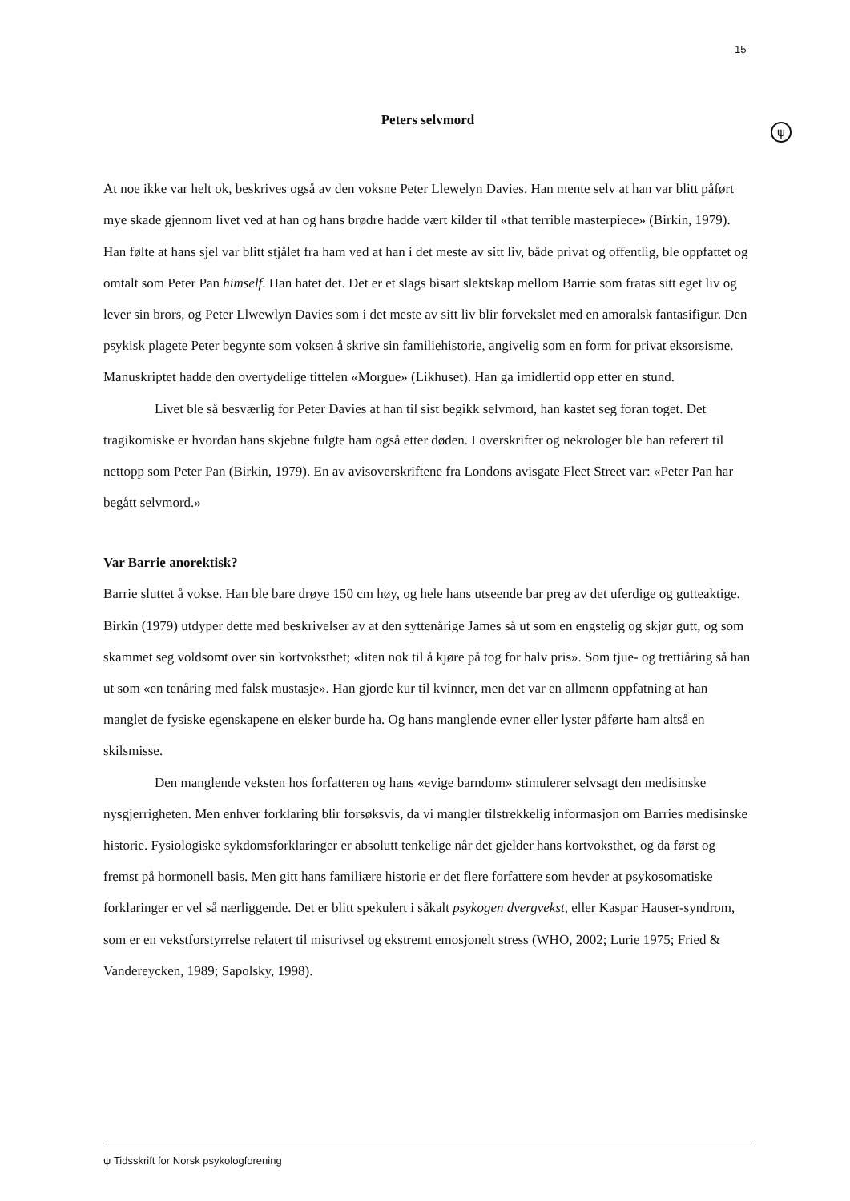15
ψ
Peters selvmord
At noe ikke var helt ok, beskrives også av den voksne Peter Llewelyn Davies. Han mente selv at han var blitt påført mye skade gjennom livet ved at han og hans brødre hadde vært kilder til «that terrible masterpiece» (Birkin, 1979). Han følte at hans sjel var blitt stjålet fra ham ved at han i det meste av sitt liv, både privat og offentlig, ble oppfattet og omtalt som Peter Pan himself. Han hatet det. Det er et slags bisart slektskap mellom Barrie som fratas sitt eget liv og lever sin brors, og Peter Llwewlyn Davies som i det meste av sitt liv blir forvekslet med en amoralsk fantasifigur. Den psykisk plagete Peter begynte som voksen å skrive sin familiehistorie, angivelig som en form for privat eksorsisme. Manuskriptet hadde den overtydelige tittelen «Morgue» (Likhuset). Han ga imidlertid opp etter en stund.
Livet ble så besværlig for Peter Davies at han til sist begikk selvmord, han kastet seg foran toget. Det tragikomiske er hvordan hans skjebne fulgte ham også etter døden. I overskrifter og nekrologer ble han referert til nettopp som Peter Pan (Birkin, 1979). En av avisoverskriftene fra Londons avisgate Fleet Street var: «Peter Pan har begått selvmord.»
Var Barrie anorektisk?
Barrie sluttet å vokse. Han ble bare drøye 150 cm høy, og hele hans utseende bar preg av det uferdige og gutteaktige. Birkin (1979) utdyper dette med beskrivelser av at den syttenårige James så ut som en engstelig og skjør gutt, og som skammet seg voldsomt over sin kortvoksthet; «liten nok til å kjøre på tog for halv pris». Som tjue- og trettiåring så han ut som «en tenåring med falsk mustasje». Han gjorde kur til kvinner, men det var en allmenn oppfatning at han manglet de fysiske egenskapene en elsker burde ha. Og hans manglende evner eller lyster påførte ham altså en skilsmisse.
Den manglende veksten hos forfatteren og hans «evige barndom» stimulerer selvsagt den medisinske nysgjerrigheten. Men enhver forklaring blir forsøksvis, da vi mangler tilstrekkelig informasjon om Barries medisinske historie. Fysiologiske sykdomsforklaringer er absolutt tenkelige når det gjelder hans kortvoksthet, og da først og fremst på hormonell basis. Men gitt hans familiære historie er det flere forfattere som hevder at psykosomatiske forklaringer er vel så nærliggende. Det er blitt spekulert i såkalt psykogen dvergvekst, eller Kaspar Hauser-syndrom, som er en vekstforstyrrelse relatert til mistrivsel og ekstremt emosjonelt stress (WHO, 2002; Lurie 1975; Fried & Vandereycken, 1989; Sapolsky, 1998).
ψ Tidsskrift for Norsk psykologforening